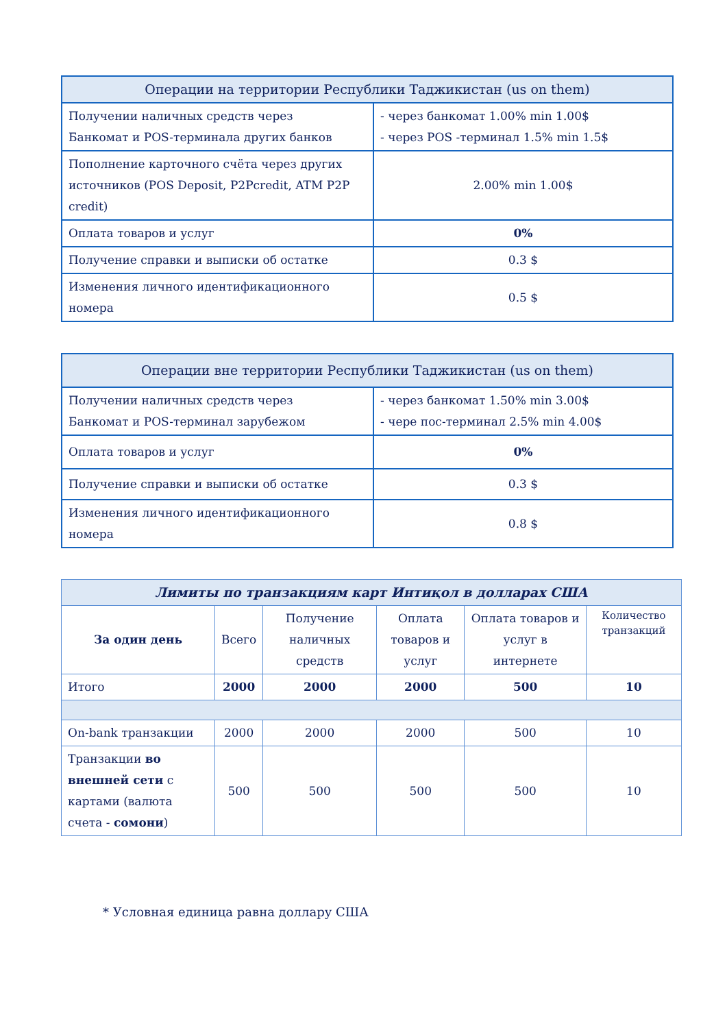| Операции на территории Республики Таджикистан (us on them) | |
| --- | --- |
| Получении наличных средств через Банкомат и POS-терминала других банков | - через банкомат 1.00% min 1.00$ - через POS -терминал 1.5% min 1.5$ |
| Пополнение карточного счёта через других источников (POS Deposit, P2Pcredit, ATM P2P credit) | 2.00% min 1.00$ |
| Оплата товаров и услуг | 0% |
| Получение справки и выписки об остатке | 0.3 $ |
| Изменения личного идентификационного номера | 0.5 $ |
| Операции вне территории Республики Таджикистан (us on them) | |
| --- | --- |
| Получении наличных средств через Банкомат и POS-терминал зарубежом | - через банкомат 1.50% min 3.00$ - чере пос-терминал 2.5% min 4.00$ |
| Оплата товаров и услуг | 0% |
| Получение справки и выписки об остатке | 0.3 $ |
| Изменения личного идентификационного номера | 0.8 $ |
| Лимиты по транзакциям карт Интиқол в долларах США | | | | | |
| --- | --- | --- | --- | --- | --- |
| За один день | Всего | Получение наличных средств | Оплата товаров и услуг | Оплата товаров и услуг в интернете | Количество транзакций |
| Итого | 2000 | 2000 | 2000 | 500 | 10 |
| On-bank транзакции | 2000 | 2000 | 2000 | 500 | 10 |
| Транзакции во внешней сети с картами (валюта счета - сомони ) | 500 | 500 | 500 | 500 | 10 |
* Условная единица равна доллару США